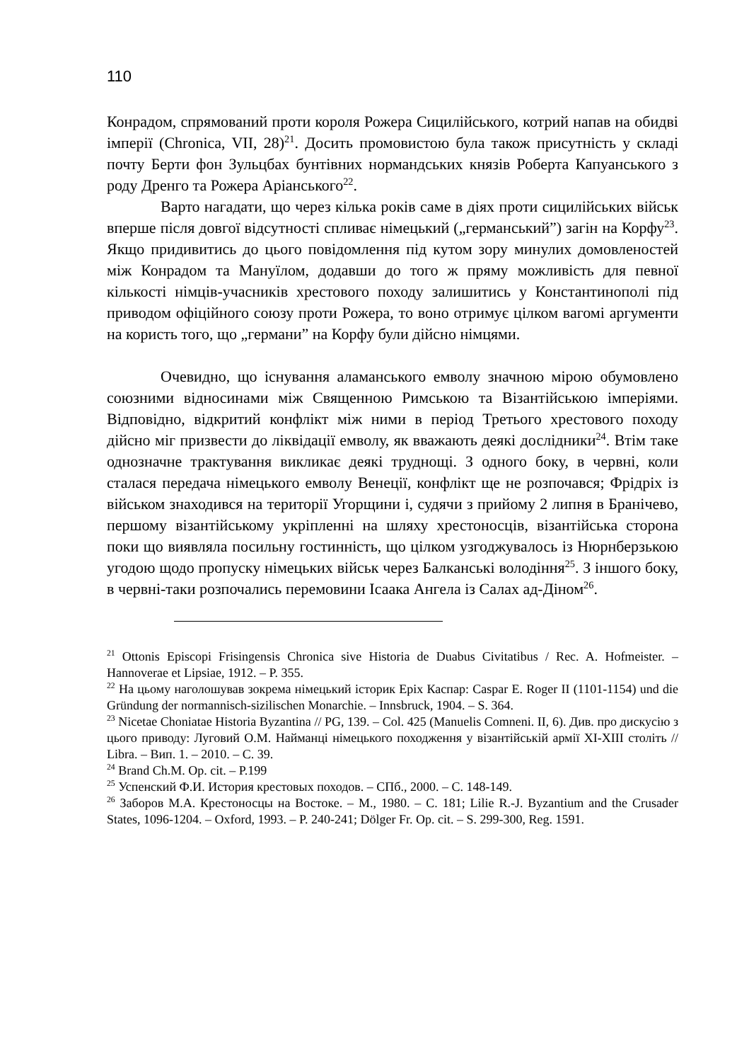110
Конрадом, спрямований проти короля Рожера Сицилійського, котрий напав на обидві імперії (Chronica, VII, 28)<sup>21</sup>. Досить промовистою була також присутність у складі почту Берти фон Зульцбах бунтівних нормандських князів Роберта Капуанського з роду Дренго та Рожера Аріанського<sup>22</sup>.
Варто нагадати, що через кілька років саме в діях проти сицилійських військ вперше після довгої відсутності спливає німецький („германський”) загін на Корфу<sup>23</sup>. Якщо придивитись до цього повідомлення під кутом зору минулих домовленостей між Конрадом та Мануїлом, додавши до того ж пряму можливість для певної кількості німців-учасників хрестового походу залишитись у Константинополі під приводом офіційного союзу проти Рожера, то воно отримує цілком вагомі аргументи на користь того, що „германи” на Корфу були дійсно німцями.
Очевидно, що існування аламанського емволу значною мірою обумовлено союзними відносинами між Священною Римською та Візантійською імперіями. Відповідно, відкритий конфлікт між ними в період Третього хрестового походу дійсно міг призвести до ліквідації емволу, як вважають деякі дослідники<sup>24</sup>. Втім таке однозначне трактування викликає деякі труднощі. З одного боку, в червні, коли сталася передача німецького емволу Венеції, конфлікт ще не розпочався; Фрідріх із військом знаходився на території Угорщини і, судячи з прийому 2 липня в Бранічево, першому візантійському укріпленні на шляху хрестоносців, візантійська сторона поки що виявляла посильну гостинність, що цілком узгоджувалось із Нюрнберзькою угодою щодо пропуску німецьких військ через Балканські володіння<sup>25</sup>. З іншого боку, в червні-таки розпочались перемовини Ісаака Ангела із Салах ад-Діном<sup>26</sup>.
<sup>21</sup> Ottonis Episcopi Frisingensis Chronica sive Historia de Duabus Civitatibus / Rec. A. Hofmeister. – Hannoverae et Lipsiae, 1912. – P. 355.
<sup>22</sup> На цьому наголошував зокрема німецький історик Ерix Каспар: Caspar E. Roger II (1101-1154) und die Gründung der normannisch-sizilischen Monarchie. – Innsbruck, 1904. – S. 364.
<sup>23</sup> Nicetae Choniatae Historia Byzantina // PG, 139. – Col. 425 (Manuelis Comneni. II, 6). Див. про дискусію з цього приводу: Луговий О.М. Найманці німецького походження у візантійській армії XI-XIII століть // Libra. – Вип. 1. – 2010. – С. 39.
<sup>24</sup> Brand Ch.M. Op. cit. – P.199
<sup>25</sup> Успенский Ф.И. История крестовых походов. – СПб., 2000. – С. 148-149.
<sup>26</sup> Заборов М.А. Крестоносцы на Востоке. – М., 1980. – С. 181; Lilie R.-J. Byzantium and the Crusader States, 1096-1204. – Oxford, 1993. – P. 240-241; Dölger Fr. Op. cit. – S. 299-300, Reg. 1591.